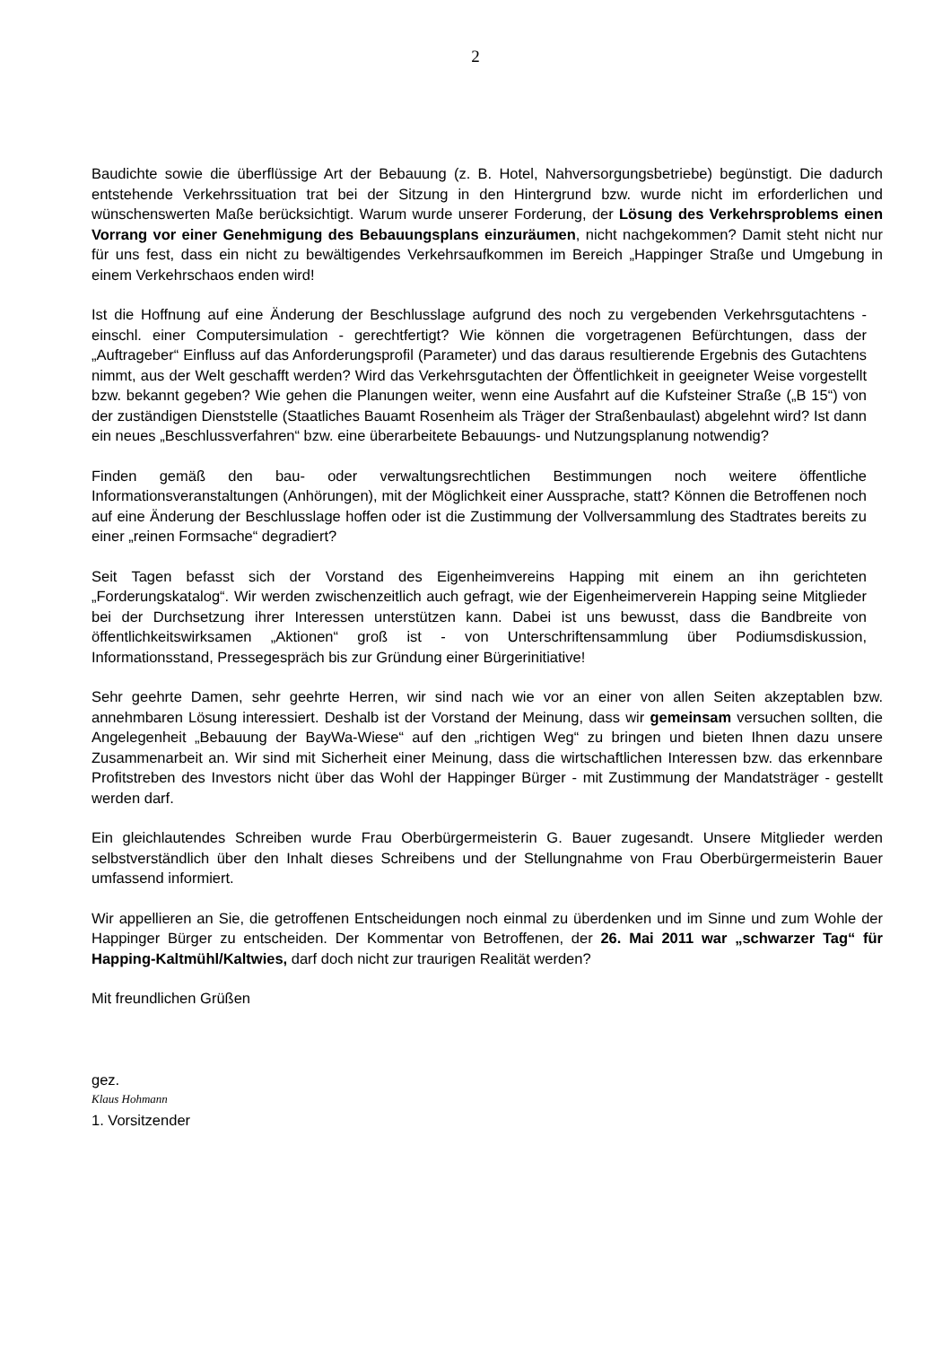2
Baudichte sowie die überflüssige Art der Bebauung (z. B. Hotel, Nahversorgungsbetriebe) begünstigt. Die dadurch entstehende Verkehrssituation trat bei der Sitzung in den Hintergrund bzw. wurde nicht im erforderlichen und wünschenswerten Maße berücksichtigt. Warum wurde unserer Forderung, der Lösung des Verkehrsproblems einen Vorrang vor einer Genehmigung des Bebauungsplans einzuräumen, nicht nachgekommen? Damit steht nicht nur für uns fest, dass ein nicht zu bewältigendes Verkehrsaufkommen im Bereich „Happinger Straße und Umgebung in einem Verkehrschaos enden wird!
Ist die Hoffnung auf eine Änderung der Beschlusslage aufgrund des noch zu vergebenden Verkehrsgutachtens - einschl. einer Computersimulation - gerechtfertigt? Wie können die vorgetragenen Befürchtungen, dass der „Auftrageber“ Einfluss auf das Anforderungsprofil (Parameter) und das daraus resultierende Ergebnis des Gutachtens nimmt, aus der Welt geschafft werden? Wird das Verkehrsgutachten der Öffentlichkeit in geeigneter Weise vorgestellt bzw. bekannt gegeben? Wie gehen die Planungen weiter, wenn eine Ausfahrt auf die Kufsteiner Straße („B 15“) von der zuständigen Dienststelle (Staatliches Bauamt Rosenheim als Träger der Straßenbaulast) abgelehnt wird? Ist dann ein neues „Beschlussverfahren“ bzw. eine überarbeitete Bebauungs- und Nutzungsplanung notwendig?
Finden gemäß den bau- oder verwaltungsrechtlichen Bestimmungen noch weitere öffentliche Informationsveranstaltungen (Anhörungen), mit der Möglichkeit einer Aussprache, statt? Können die Betroffenen noch auf eine Änderung der Beschlusslage hoffen oder ist die Zustimmung der Vollversammlung des Stadtrates bereits zu einer „reinen Formsache“ degradiert?
Seit Tagen befasst sich der Vorstand des Eigenheimvereins Happing mit einem an ihn gerichteten „Forderungskatalog“. Wir werden zwischenzeitlich auch gefragt, wie der Eigenheimerverein Happing seine Mitglieder bei der Durchsetzung ihrer Interessen unterstützen kann. Dabei ist uns bewusst, dass die Bandbreite von öffentlichkeitswirksamen „Aktionen“ groß ist - von Unterschriftensammlung über Podiumsdiskussion, Informationsstand, Pressegespräch bis zur Gründung einer Bürgerinitiative!
Sehr geehrte Damen, sehr geehrte Herren, wir sind nach wie vor an einer von allen Seiten akzeptablen bzw. annehmbaren Lösung interessiert. Deshalb ist der Vorstand der Meinung, dass wir gemeinsam versuchen sollten, die Angelegenheit „Bebauung der BayWa-Wiese“ auf den „richtigen Weg“ zu bringen und bieten Ihnen dazu unsere Zusammenarbeit an. Wir sind mit Sicherheit einer Meinung, dass die wirtschaftlichen Interessen bzw. das erkennbare Profitstreben des Investors nicht über das Wohl der Happinger Bürger - mit Zustimmung der Mandatsträger - gestellt werden darf.
Ein gleichlautendes Schreiben wurde Frau Oberbürgermeisterin G. Bauer zugesandt. Unsere Mitglieder werden selbstverständlich über den Inhalt dieses Schreibens und der Stellungnahme von Frau Oberbürgermeisterin Bauer umfassend informiert.
Wir appellieren an Sie, die getroffenen Entscheidungen noch einmal zu überdenken und im Sinne und zum Wohle der Happinger Bürger zu entscheiden. Der Kommentar von Betroffenen, der 26. Mai 2011 war „schwarzer Tag“ für Happing-Kaltmühl/Kaltwies, darf doch nicht zur traurigen Realität werden?
Mit freundlichen Grüßen
gez.
Klaus Hohmann
1. Vorsitzender